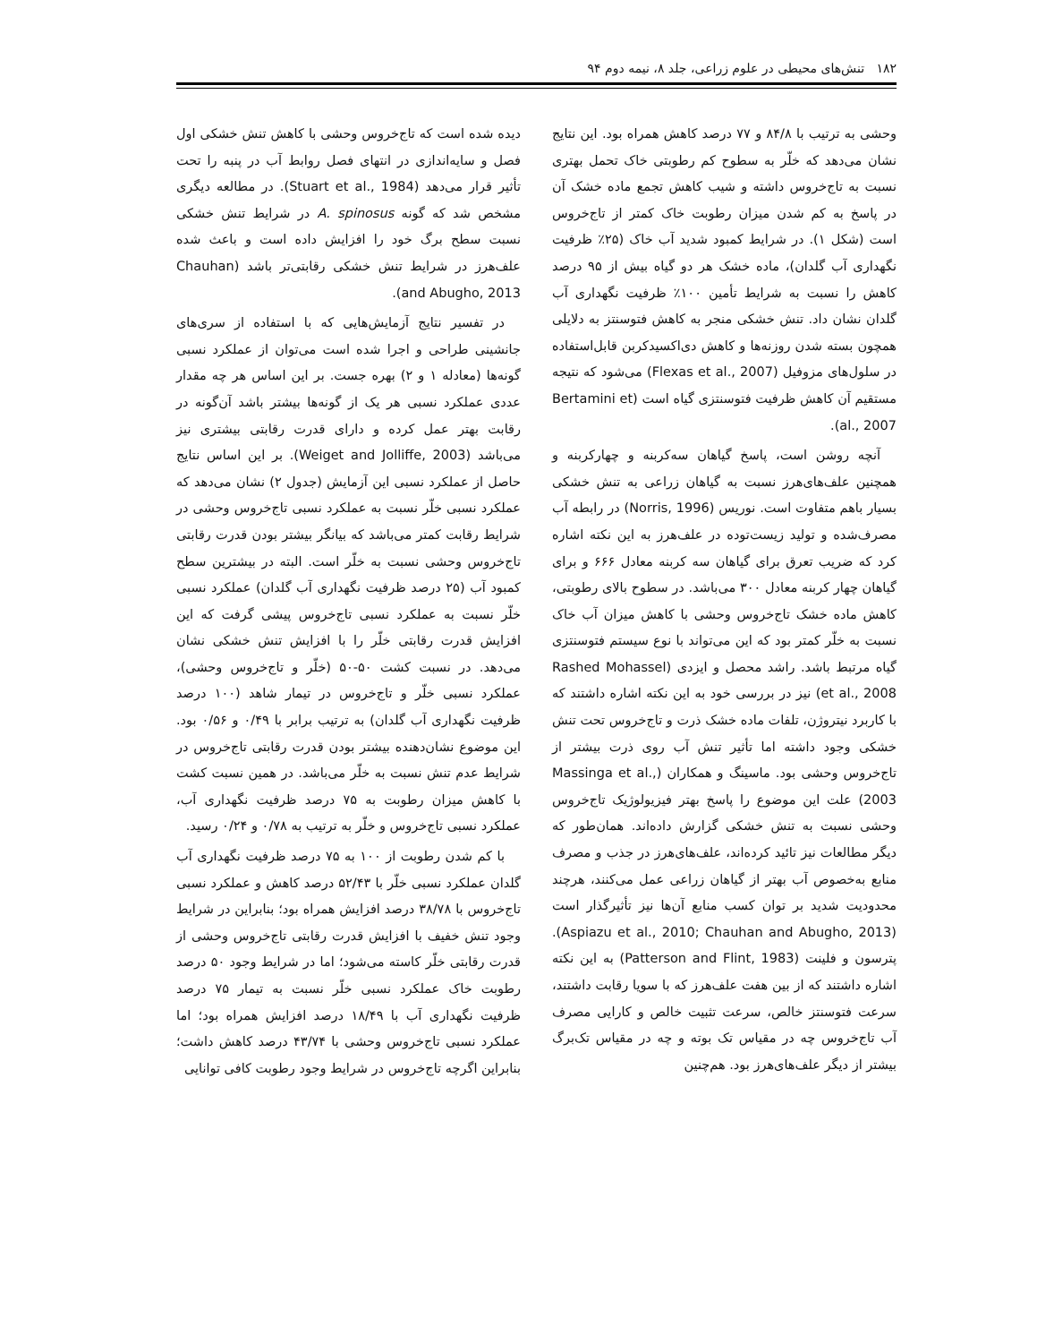۱۸۲ تنش‌های محیطی در علوم زراعی، جلد ۸، نیمه دوم ۹۴
وحشی به ترتیب با ۸۴/۸ و ۷۷ درصد کاهش همراه بود. این نتایج نشان می‌دهد که خلّر به سطوح کم رطوبتی خاک تحمل بهتری نسبت به تاج‌خروس داشته و شیب کاهش تجمع ماده خشک آن در پاسخ به کم شدن میزان رطوبت خاک کمتر از تاج‌خروس است (شکل ۱). در شرایط کمبود شدید آب خاک (۲۵٪ ظرفیت نگهداری آب گلدان)، ماده خشک هر دو گیاه بیش از ۹۵ درصد کاهش را نسبت به شرایط تأمین ۱۰۰٪ ظرفیت نگهداری آب گلدان نشان داد. تنش خشکی منجر به کاهش فتوسنتز به دلایلی همچون بسته شدن روزنه‌ها و کاهش دی‌اکسیدکربن قابل‌استفاده در سلول‌های مزوفیل (Flexas et al., 2007) می‌شود که نتیجه مستقیم آن کاهش ظرفیت فتوسنتزی گیاه است (Bertamini et al., 2007).
آنچه روشن است، پاسخ گیاهان سه‌کربنه و چهارکربنه و همچنین علف‌های‌هرز نسبت به گیاهان زراعی به تنش خشکی بسیار باهم متفاوت است. نوریس (Norris, 1996) در رابطه آب مصرف‌شده و تولید زیست‌توده در علف‌هرز به این نکته اشاره کرد که ضریب تعرق برای گیاهان سه کربنه معادل ۶۶۶ و برای گیاهان چهار کربنه معادل ۳۰۰ می‌باشد. در سطوح بالای رطوبتی، کاهش ماده خشک تاج‌خروس وحشی با کاهش میزان آب خاک نسبت به خلّر کمتر بود که این می‌تواند با نوع سیستم فتوسنتزی گیاه مرتبط باشد. راشد محصل و ایزدی (Rashed Mohassel et al., 2008) نیز در بررسی خود به این نکته اشاره داشتند که با کاربرد نیتروژن، تلفات ماده خشک ذرت و تاج‌خروس تحت تنش خشکی وجود داشته اما تأثیر تنش آب روی ذرت بیشتر از تاج‌خروس وحشی بود. ماسینگ و همکاران (Massinga et al., 2003) علت این موضوع را پاسخ بهتر فیزیولوژیک تاج‌خروس وحشی نسبت به تنش خشکی گزارش داده‌اند. همان‌طور که دیگر مطالعات نیز تائید کرده‌اند، علف‌های‌هرز در جذب و مصرف منابع به‌خصوص آب بهتر از گیاهان زراعی عمل می‌کنند، هرچند محدودیت شدید بر توان کسب منابع آن‌ها نیز تأثیرگذار است (Aspiazu et al., 2010; Chauhan and Abugho, 2013). پترسون و فلینت (Patterson and Flint, 1983) به این نکته اشاره داشتند که از بین هفت علف‌هرز که با سویا رقابت داشتند، سرعت فتوسنتز خالص، سرعت تثبیت خالص و کارایی مصرف آب تاج‌خروس چه در مقیاس تک بوته و چه در مقیاس تک‌برگ بیشتر از دیگر علف‌های‌هرز بود. هم‌چنین
دیده شده است که تاج‌خروس وحشی با کاهش تنش خشکی اول فصل و سایه‌اندازی در انتهای فصل روابط آب در پنبه را تحت تأثیر قرار می‌دهد (Stuart et al., 1984). در مطالعه دیگری مشخص شد که گونه A. spinosus در شرایط تنش خشکی نسبت سطح برگ خود را افزایش داده است و باعث شده علف‌هرز در شرایط تنش خشکی رقابتی‌تر باشد (Chauhan and Abugho, 2013).
در تفسیر نتایج آزمایش‌هایی که با استفاده از سری‌های جانشینی طراحی و اجرا شده است می‌توان از عملکرد نسبی گونه‌ها (معادله ۱ و ۲) بهره جست. بر این اساس هر چه مقدار عددی عملکرد نسبی هر یک از گونه‌ها بیشتر باشد آن‌گونه در رقابت بهتر عمل کرده و دارای قدرت رقابتی بیشتری نیز می‌باشد (Weiget and Jolliffe, 2003). بر این اساس نتایج حاصل از عملکرد نسبی این آزمایش (جدول ۲) نشان می‌دهد که عملکرد نسبی خلّر نسبت به عملکرد نسبی تاج‌خروس وحشی در شرایط رقابت کمتر می‌باشد که بیانگر بیشتر بودن قدرت رقابتی تاج‌خروس وحشی نسبت به خلّر است. البته در بیشترین سطح کمبود آب (۲۵ درصد ظرفیت نگهداری آب گلدان) عملکرد نسبی خلّر نسبت به عملکرد نسبی تاج‌خروس پیشی گرفت که این افزایش قدرت رقابتی خلّر را با افزایش تنش خشکی نشان می‌دهد. در نسبت کشت ۵۰-۵۰ (خلّر و تاج‌خروس وحشی)، عملکرد نسبی خلّر و تاج‌خروس در تیمار شاهد (۱۰۰ درصد ظرفیت نگهداری آب گلدان) به ترتیب برابر با ۰/۴۹ و ۰/۵۶ بود. این موضوع نشان‌دهنده بیشتر بودن قدرت رقابتی تاج‌خروس در شرایط عدم تنش نسبت به خلّر می‌باشد. در همین نسبت کشت با کاهش میزان رطوبت به ۷۵ درصد ظرفیت نگهداری آب، عملکرد نسبی تاج‌خروس و خلّر به ترتیب به ۰/۷۸ و ۰/۲۴ رسید.
با کم شدن رطوبت از ۱۰۰ به ۷۵ درصد ظرفیت نگهداری آب گلدان عملکرد نسبی خلّر با ۵۲/۴۳ درصد کاهش و عملکرد نسبی تاج‌خروس با ۳۸/۷۸ درصد افزایش همراه بود؛ بنابراین در شرایط وجود تنش خفیف با افزایش قدرت رقابتی تاج‌خروس وحشی از قدرت رقابتی خلّر کاسته می‌شود؛ اما در شرایط وجود ۵۰ درصد رطوبت خاک عملکرد نسبی خلّر نسبت به تیمار ۷۵ درصد ظرفیت نگهداری آب با ۱۸/۴۹ درصد افزایش همراه بود؛ اما عملکرد نسبی تاج‌خروس وحشی با ۴۳/۷۴ درصد کاهش داشت؛ بنابراین اگرچه تاج‌خروس در شرایط وجود رطوبت کافی توانایی